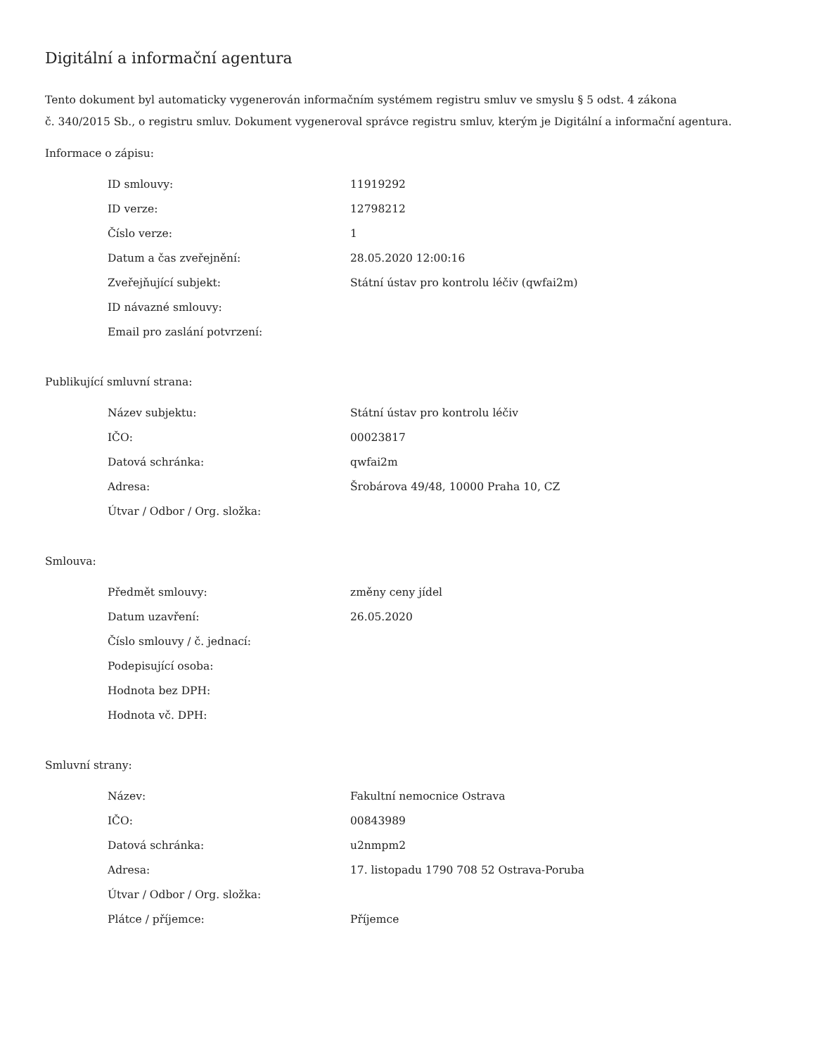Digitální a informační agentura
Tento dokument byl automaticky vygenerován informačním systémem registru smluv ve smyslu § 5 odst. 4 zákona
č. 340/2015 Sb., o registru smluv. Dokument vygeneroval správce registru smluv, kterým je Digitální a informační agentura.
Informace o zápisu:
| ID smlouvy: | 11919292 |
| ID verze: | 12798212 |
| Číslo verze: | 1 |
| Datum a čas zveřejnění: | 28.05.2020 12:00:16 |
| Zveřejňující subjekt: | Státní ústav pro kontrolu léčiv (qwfai2m) |
| ID návazné smlouvy: | |
| Email pro zaslání potvrzení: | |
Publikující smluvní strana:
| Název subjektu: | Státní ústav pro kontrolu léčiv |
| IČO: | 00023817 |
| Datová schránka: | qwfai2m |
| Adresa: | Šrobárova 49/48, 10000 Praha 10, CZ |
| Útvar / Odbor / Org. složka: | |
Smlouva:
| Předmět smlouvy: | změny ceny jídel |
| Datum uzavření: | 26.05.2020 |
| Číslo smlouvy / č. jednací: | |
| Podepisující osoba: | |
| Hodnota bez DPH: | |
| Hodnota vč. DPH: | |
Smluvní strany:
| Název: | Fakultní nemocnice Ostrava |
| IČO: | 00843989 |
| Datová schránka: | u2nmpm2 |
| Adresa: | 17. listopadu 1790 708 52 Ostrava-Poruba |
| Útvar / Odbor / Org. složka: | |
| Plátce / příjemce: | Příjemce |